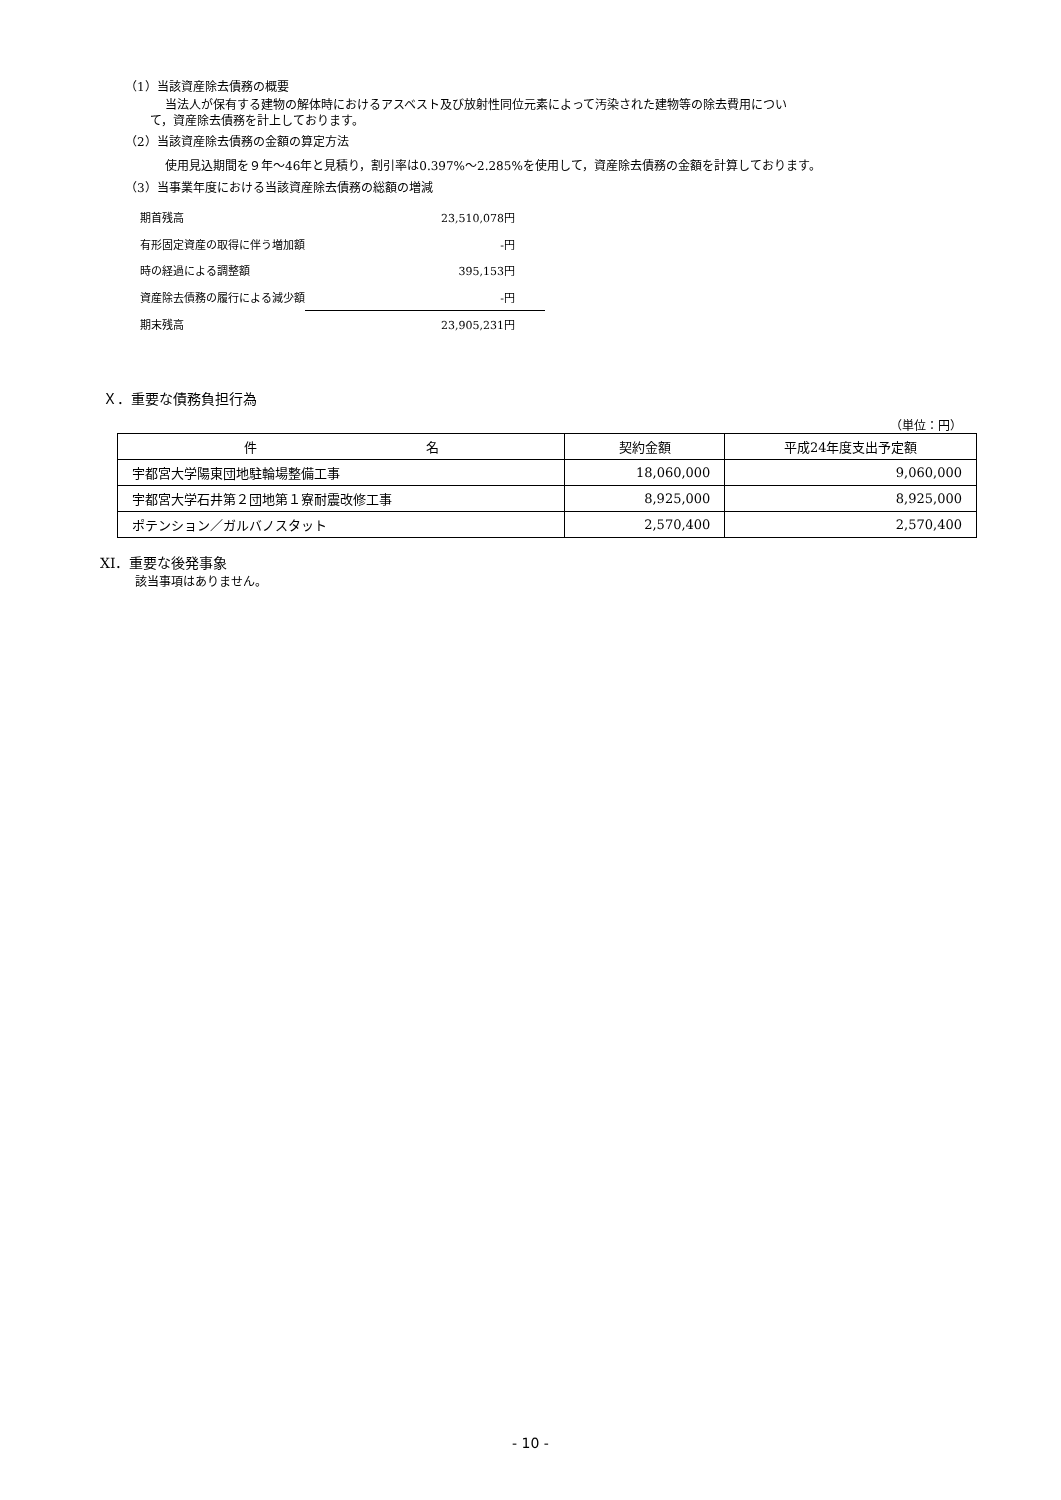（1）当該資産除去債務の概要
当法人が保有する建物の解体時におけるアスベスト及び放射性同位元素によって汚染された建物等の除去費用につい
て，資産除去債務を計上しております。
（2）当該資産除去債務の金額の算定方法
使用見込期間を９年～46年と見積り，割引率は0.397%～2.285%を使用して，資産除去債務の金額を計算しております。
（3）当事業年度における当該資産除去債務の総額の増減
| 期首残高 | 23,510,078円 |
| 有形固定資産の取得に伴う増加額 | -円 |
| 時の経過による調整額 | 395,153円 |
| 資産除去債務の履行による減少額 | -円 |
| 期末残高 | 23,905,231円 |
Ｘ．重要な債務負担行為
（単位：円）
| 件 名 | 契約金額 | 平成24年度支出予定額 |
| --- | --- | --- |
| 宇都宮大学陽東団地駐輪場整備工事 | 18,060,000 | 9,060,000 |
| 宇都宮大学石井第２団地第１寮耐震改修工事 | 8,925,000 | 8,925,000 |
| ポテンション／ガルバノスタット | 2,570,400 | 2,570,400 |
XI．重要な後発事象
該当事項はありません。
- 10 -